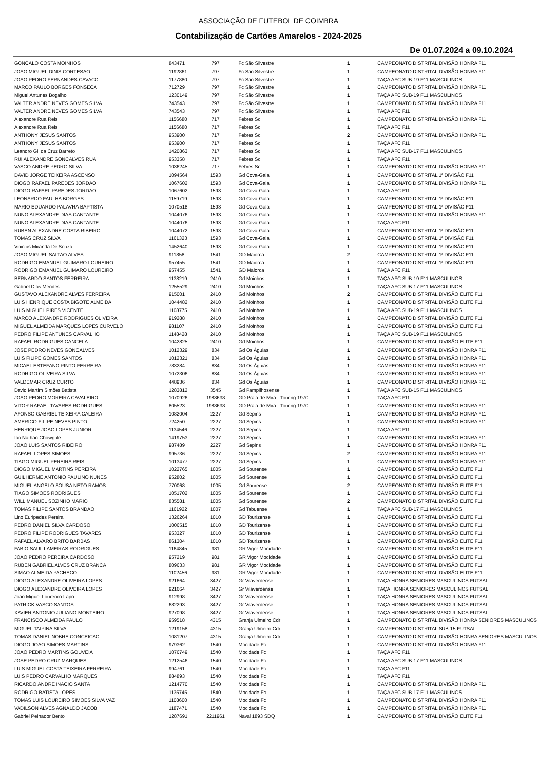ASSOCIAÇÃO DE FUTEBOL DE COIMBRA
Contabilização de Cartões Amarelos - 2024-2025
De 01.07.2024 a 09.10.2024
| GONCALO COSTA MOINHOS | 843471 | 797 | Fc São Silvestre | 1 | CAMPEONATO DISTRITAL DIVISÃO HONRA F11 |
| JOAO MIGUEL DINIS CORTESAO | 1192861 | 797 | Fc São Silvestre | 1 | CAMPEONATO DISTRITAL DIVISÃO HONRA F11 |
| JOAO PEDRO FERNANDES CAVACO | 1177880 | 797 | Fc São Silvestre | 1 | TAÇA AFC SUB-19 F11 MASCULINOS |
| MARCO PAULO BORGES FONSECA | 712729 | 797 | Fc São Silvestre | 1 | CAMPEONATO DISTRITAL DIVISÃO HONRA F11 |
| Miguel Antunes Bogalho | 1230149 | 797 | Fc São Silvestre | 1 | TAÇA AFC SUB-19 F11 MASCULINOS |
| VALTER ANDRE NEVES GOMES SILVA | 743543 | 797 | Fc São Silvestre | 1 | CAMPEONATO DISTRITAL DIVISÃO HONRA F11 |
| VALTER ANDRE NEVES GOMES SILVA | 743543 | 797 | Fc São Silvestre | 1 | TAÇA AFC F11 |
| Alexandre Rua Reis | 1156680 | 717 | Febres Sc | 1 | CAMPEONATO DISTRITAL DIVISÃO HONRA F11 |
| Alexandre Rua Reis | 1156680 | 717 | Febres Sc | 1 | TAÇA AFC F11 |
| ANTHONY JESUS SANTOS | 953900 | 717 | Febres Sc | 2 | CAMPEONATO DISTRITAL DIVISÃO HONRA F11 |
| ANTHONY JESUS SANTOS | 953900 | 717 | Febres Sc | 1 | TAÇA AFC F11 |
| Leandro Gil da Cruz Barreto | 1420863 | 717 | Febres Sc | 1 | TAÇA AFC SUB-17 F11 MASCULINOS |
| RUI ALEXANDRE GONCALVES RUA | 953358 | 717 | Febres Sc | 1 | TAÇA AFC F11 |
| VASCO ANDRE PEDRO SILVA | 1036245 | 717 | Febres Sc | 1 | CAMPEONATO DISTRITAL DIVISÃO HONRA F11 |
| DAVID JORGE TEIXEIRA ASCENSO | 1094564 | 1593 | Gd Cova-Gala | 1 | CAMPEONATO DISTRITAL 1ª DIVISÃO F11 |
| DIOGO RAFAEL PAREDES JORDAO | 1067602 | 1593 | Gd Cova-Gala | 1 | CAMPEONATO DISTRITAL DIVISÃO HONRA F11 |
| DIOGO RAFAEL PAREDES JORDAO | 1067602 | 1593 | Gd Cova-Gala | 1 | TAÇA AFC F11 |
| LEONARDO FAULHA BORGES | 1159719 | 1593 | Gd Cova-Gala | 1 | CAMPEONATO DISTRITAL 1ª DIVISÃO F11 |
| MARIO EDUARDO PALAVRA BAPTISTA | 1070518 | 1593 | Gd Cova-Gala | 1 | CAMPEONATO DISTRITAL 1ª DIVISÃO F11 |
| NUNO ALEXANDRE DIAS CANTANTE | 1044076 | 1593 | Gd Cova-Gala | 1 | CAMPEONATO DISTRITAL DIVISÃO HONRA F11 |
| NUNO ALEXANDRE DIAS CANTANTE | 1044076 | 1593 | Gd Cova-Gala | 1 | TAÇA AFC F11 |
| RUBEN ALEXANDRE COSTA RIBEIRO | 1044072 | 1593 | Gd Cova-Gala | 1 | CAMPEONATO DISTRITAL 1ª DIVISÃO F11 |
| TOMAS CRUZ SILVA | 1161323 | 1593 | Gd Cova-Gala | 1 | CAMPEONATO DISTRITAL 1ª DIVISÃO F11 |
| Vinicius Miranda De Souza | 1452640 | 1593 | Gd Cova-Gala | 1 | CAMPEONATO DISTRITAL 1ª DIVISÃO F11 |
| JOAO MIGUEL SALTAO ALVES | 911858 | 1541 | GD Maiorca | 2 | CAMPEONATO DISTRITAL 1ª DIVISÃO F11 |
| RODRIGO EMANUEL GUIMARO LOUREIRO | 957455 | 1541 | GD Maiorca | 1 | CAMPEONATO DISTRITAL 1ª DIVISÃO F11 |
| RODRIGO EMANUEL GUIMARO LOUREIRO | 957455 | 1541 | GD Maiorca | 1 | TAÇA AFC F11 |
| BERNARDO SANTOS FERREIRA | 1138219 | 2410 | Gd Moinhos | 1 | TAÇA AFC SUB-19 F11 MASCULINOS |
| Gabriel Dias Mendes | 1255529 | 2410 | Gd Moinhos | 1 | TAÇA AFC SUB-17 F11 MASCULINOS |
| GUSTAVO ALEXANDRE ALVES FERREIRA | 915001 | 2410 | Gd Moinhos | 2 | CAMPEONATO DISTRITAL DIVISÃO ELITE F11 |
| LUIS HENRIQUE COSTA BIGOTE ALMEIDA | 1044482 | 2410 | Gd Moinhos | 1 | CAMPEONATO DISTRITAL DIVISÃO ELITE F11 |
| LUIS MIGUEL PIRES VICENTE | 1108775 | 2410 | Gd Moinhos | 1 | TAÇA AFC SUB-19 F11 MASCULINOS |
| MARCO ALEXANDRE RODRIGUES OLIVEIRA | 919288 | 2410 | Gd Moinhos | 1 | CAMPEONATO DISTRITAL DIVISÃO ELITE F11 |
| MIGUEL ALMEIDA MARQUES LOPES CURVELO | 981107 | 2410 | Gd Moinhos | 1 | CAMPEONATO DISTRITAL DIVISÃO ELITE F11 |
| PEDRO FILIPE ANTUNES CARVALHO | 1148428 | 2410 | Gd Moinhos | 1 | TAÇA AFC SUB-19 F11 MASCULINOS |
| RAFAEL RODRIGUES CANCELA | 1042825 | 2410 | Gd Moinhos | 1 | CAMPEONATO DISTRITAL DIVISÃO ELITE F11 |
| JOSE PEDRO NEVES GONCALVES | 1012329 | 834 | Gd Os Águias | 1 | CAMPEONATO DISTRITAL DIVISÃO HONRA F11 |
| LUIS FILIPE GOMES SANTOS | 1012321 | 834 | Gd Os Águias | 1 | CAMPEONATO DISTRITAL DIVISÃO HONRA F11 |
| MICAEL ESTEFANO PINTO FERREIRA | 783284 | 834 | Gd Os Águias | 1 | CAMPEONATO DISTRITAL DIVISÃO HONRA F11 |
| RODRIGO OLIVEIRA SILVA | 1072306 | 834 | Gd Os Águias | 1 | CAMPEONATO DISTRITAL DIVISÃO HONRA F11 |
| VALDEMAR CRUZ CURTO | 448936 | 834 | Gd Os Águias | 1 | CAMPEONATO DISTRITAL DIVISÃO HONRA F11 |
| David Martim Simões Batista | 1283812 | 3545 | Gd Pampilhosense | 1 | TAÇA AFC SUB-15 F11 MASCULINOS |
| JOAO PEDRO MOREIRA CAVALEIRO | 1070926 | 1988638 | GD Praia de Mira - Touring 1970 | 1 | TAÇA AFC F11 |
| VITOR RAFAEL TAVARES RODRIGUES | 805523 | 1988638 | GD Praia de Mira - Touring 1970 | 1 | CAMPEONATO DISTRITAL DIVISÃO HONRA F11 |
| AFONSO GABRIEL TEIXEIRA CALEIRA | 1082004 | 2227 | Gd Sepins | 1 | CAMPEONATO DISTRITAL DIVISÃO HONRA F11 |
| AMERICO FILIPE NEVES PINTO | 724250 | 2227 | Gd Sepins | 1 | CAMPEONATO DISTRITAL DIVISÃO HONRA F11 |
| HENRIQUE JOAO LOPES JUNIOR | 1134546 | 2227 | Gd Sepins | 1 | TAÇA AFC F11 |
| Ian Nathan Chowgule | 1419753 | 2227 | Gd Sepins | 1 | CAMPEONATO DISTRITAL DIVISÃO HONRA F11 |
| JOAO LUIS SANTOS RIBEIRO | 987489 | 2227 | Gd Sepins | 1 | CAMPEONATO DISTRITAL DIVISÃO HONRA F11 |
| RAFAEL LOPES SIMOES | 995736 | 2227 | Gd Sepins | 2 | CAMPEONATO DISTRITAL DIVISÃO HONRA F11 |
| TIAGO MIGUEL PEREIRA REIS | 1013477 | 2227 | Gd Sepins | 1 | CAMPEONATO DISTRITAL DIVISÃO HONRA F11 |
| DIOGO MIGUEL MARTINS PEREIRA | 1022765 | 1005 | Gd Sourense | 1 | CAMPEONATO DISTRITAL DIVISÃO ELITE F11 |
| GUILHERME ANTONIO PAULINO NUNES | 952802 | 1005 | Gd Sourense | 1 | CAMPEONATO DISTRITAL DIVISÃO ELITE F11 |
| MIGUEL ANGELO SOUSA NETO RAMOS | 770068 | 1005 | Gd Sourense | 2 | CAMPEONATO DISTRITAL DIVISÃO ELITE F11 |
| TIAGO SIMOES RODRIGUES | 1051702 | 1005 | Gd Sourense | 1 | CAMPEONATO DISTRITAL DIVISÃO ELITE F11 |
| WILL MANUEL SOZINHO MARIO | 835581 | 1005 | Gd Sourense | 2 | CAMPEONATO DISTRITAL DIVISÃO ELITE F11 |
| TOMAS FILIPE SANTOS BRANDAO | 1161922 | 1007 | Gd Tabuense | 1 | TAÇA AFC SUB-17 F11 MASCULINOS |
| Lino Euripedes Pereira | 1326264 | 1010 | GD Tourizense | 1 | CAMPEONATO DISTRITAL DIVISÃO ELITE F11 |
| PEDRO DANIEL SILVA CARDOSO | 1006515 | 1010 | GD Tourizense | 1 | CAMPEONATO DISTRITAL DIVISÃO ELITE F11 |
| PEDRO FILIPE RODRIGUES TAVARES | 953327 | 1010 | GD Tourizense | 1 | CAMPEONATO DISTRITAL DIVISÃO ELITE F11 |
| RAFAEL ALVARO BRITO BARBAS | 861304 | 1010 | GD Tourizense | 1 | CAMPEONATO DISTRITAL DIVISÃO ELITE F11 |
| FABIO SAUL LAMEIRAS RODRIGUES | 1164845 | 981 | GR Vigor Mocidade | 1 | CAMPEONATO DISTRITAL DIVISÃO ELITE F11 |
| JOAO PEDRO PEREIRA CARDOSO | 957219 | 981 | GR Vigor Mocidade | 1 | CAMPEONATO DISTRITAL DIVISÃO ELITE F11 |
| RUBEN GABRIEL ALVES CRUZ BRANCA | 809633 | 981 | GR Vigor Mocidade | 1 | CAMPEONATO DISTRITAL DIVISÃO ELITE F11 |
| SIMAO ALMEIDA PACHECO | 1102456 | 981 | GR Vigor Mocidade | 1 | CAMPEONATO DISTRITAL DIVISÃO ELITE F11 |
| DIOGO ALEXANDRE OLIVEIRA LOPES | 921664 | 3427 | Gr Vilaverdense | 1 | TAÇA HONRA SENIORES MASCULINOS FUTSAL |
| DIOGO ALEXANDRE OLIVEIRA LOPES | 921664 | 3427 | Gr Vilaverdense | 1 | TAÇA HONRA SENIORES MASCULINOS FUTSAL |
| Joao Miguel Lourenco Lapo | 912998 | 3427 | Gr Vilaverdense | 1 | TAÇA HONRA SENIORES MASCULINOS FUTSAL |
| PATRICK VASCO SANTOS | 682293 | 3427 | Gr Vilaverdense | 1 | TAÇA HONRA SENIORES MASCULINOS FUTSAL |
| XAVIER ANTONIO JULIANO MONTEIRO | 927098 | 3427 | Gr Vilaverdense | 1 | TAÇA HONRA SENIORES MASCULINOS FUTSAL |
| FRANCISCO ALMEIDA PAULO | 959518 | 4315 | Granja Ulmeiro Cdr | 1 | CAMPEONATO DISTRITAL DIVISÃO HONRA SENIORES MASCULINOS |
| MIGUEL TAIPINA SILVA | 1219158 | 4315 | Granja Ulmeiro Cdr | 1 | CAMPEONATO DISTRITAL SUB-15 FUTSAL |
| TOMAS DANIEL NOBRE CONCEICAO | 1081207 | 4315 | Granja Ulmeiro Cdr | 1 | CAMPEONATO DISTRITAL DIVISÃO HONRA SENIORES MASCULINOS |
| DIOGO JOAO SIMOES MARTINS | 979362 | 1540 | Mocidade Fc | 1 | CAMPEONATO DISTRITAL DIVISÃO HONRA F11 |
| JOAO PEDRO MARTINS GOUVEIA | 1076749 | 1540 | Mocidade Fc | 1 | TAÇA AFC F11 |
| JOSE PEDRO CRUZ MARQUES | 1212546 | 1540 | Mocidade Fc | 1 | TAÇA AFC SUB-17 F11 MASCULINOS |
| LUIS MIGUEL COSTA TEIXEIRA FERREIRA | 994761 | 1540 | Mocidade Fc | 1 | TAÇA AFC F11 |
| LUIS PEDRO CARVALHO MARQUES | 884893 | 1540 | Mocidade Fc | 1 | TAÇA AFC F11 |
| RICARDO ANDRE INACIO SANTA | 1214770 | 1540 | Mocidade Fc | 1 | CAMPEONATO DISTRITAL DIVISÃO HONRA F11 |
| RODRIGO BATISTA LOPES | 1135745 | 1540 | Mocidade Fc | 1 | TAÇA AFC SUB-17 F11 MASCULINOS |
| TOMAS LUIS LOUREIRO SIMOES SILVA VAZ | 1108600 | 1540 | Mocidade Fc | 1 | CAMPEONATO DISTRITAL DIVISÃO HONRA F11 |
| VADILSON ALVES AGNALDO JACOB | 1187471 | 1540 | Mocidade Fc | 1 | CAMPEONATO DISTRITAL DIVISÃO HONRA F11 |
| Gabriel Peinador Bento | 1287691 | 2211961 | Naval 1893 SDQ | 1 | CAMPEONATO DISTRITAL DIVISÃO ELITE F11 |